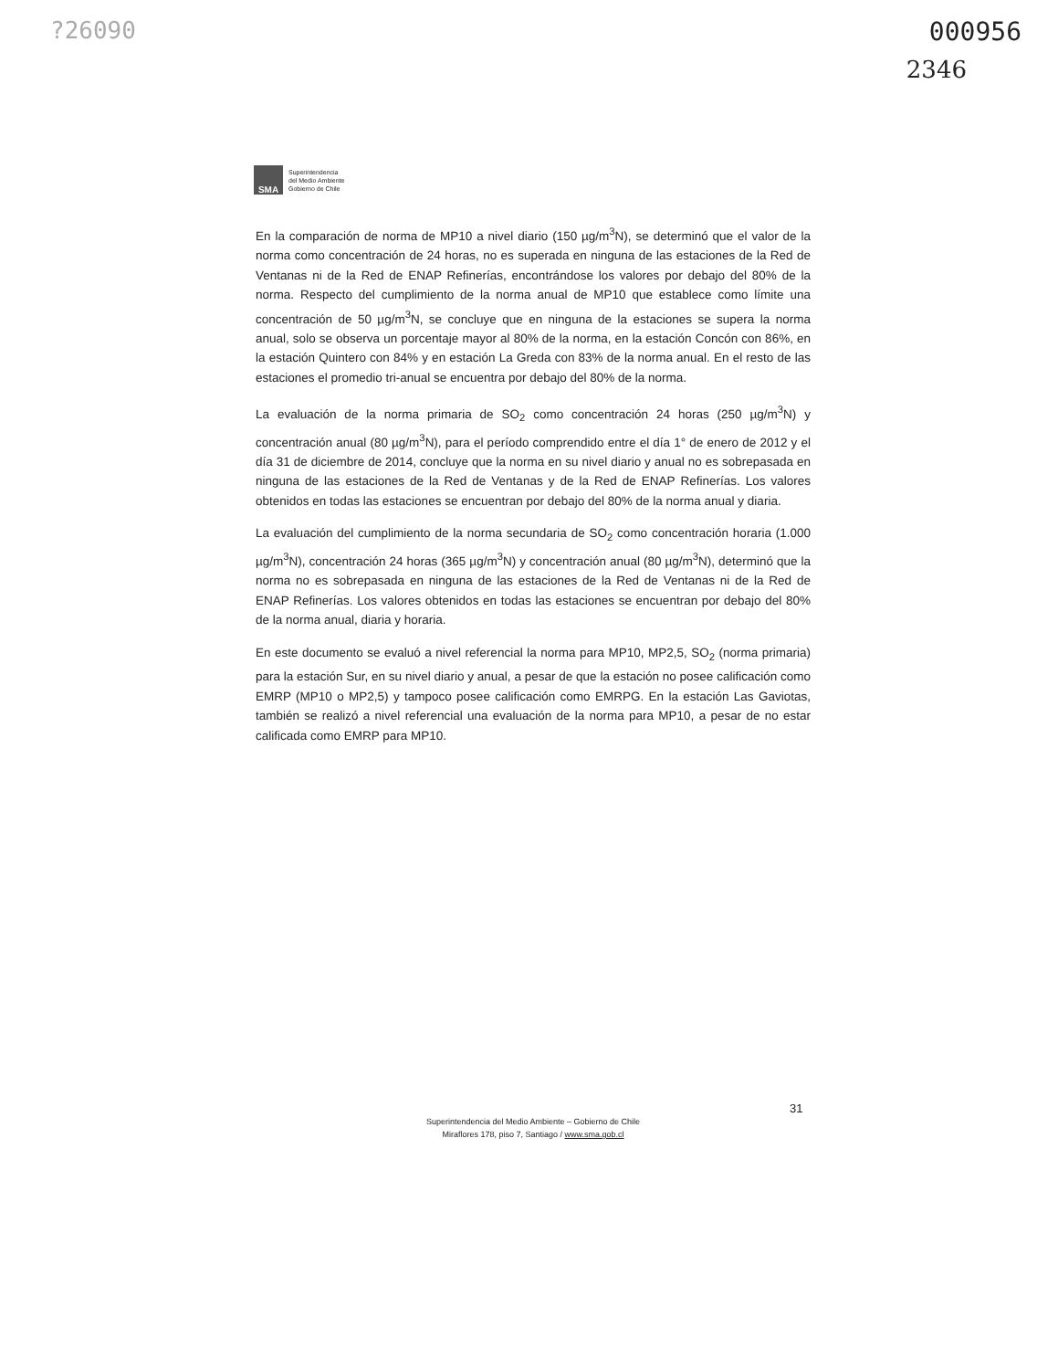?26090 000956
2346
SMA
Superintendencia
del Medio Ambiente
Gobierno de Chile
En la comparación de norma de MP10 a nivel diario (150 µg/m<sup>3</sup>N), se determinó que el valor de la norma como concentración de 24 horas, no es superada en ninguna de las estaciones de la Red de Ventanas ni de la Red de ENAP Refinerías, encontrándose los valores por debajo del 80% de la norma. Respecto del cumplimiento de la norma anual de MP10 que establece como límite una concentración de 50 µg/m<sup>3</sup>N, se concluye que en ninguna de la estaciones se supera la norma anual, solo se observa un porcentaje mayor al 80% de la norma, en la estación Concón con 86%, en la estación Quintero con 84% y en estación La Greda con 83% de la norma anual. En el resto de las estaciones el promedio tri-anual se encuentra por debajo del 80% de la norma.
La evaluación de la norma primaria de SO<sub>2</sub> como concentración 24 horas (250 µg/m<sup>3</sup>N) y concentración anual (80 µg/m<sup>3</sup>N), para el período comprendido entre el día 1° de enero de 2012 y el día 31 de diciembre de 2014, concluye que la norma en su nivel diario y anual no es sobrepasada en ninguna de las estaciones de la Red de Ventanas y de la Red de ENAP Refinerías. Los valores obtenidos en todas las estaciones se encuentran por debajo del 80% de la norma anual y diaria.
La evaluación del cumplimiento de la norma secundaria de SO<sub>2</sub> como concentración horaria (1.000 µg/m<sup>3</sup>N), concentración 24 horas (365 µg/m<sup>3</sup>N) y concentración anual (80 µg/m<sup>3</sup>N), determinó que la norma no es sobrepasada en ninguna de las estaciones de la Red de Ventanas ni de la Red de ENAP Refinerías. Los valores obtenidos en todas las estaciones se encuentran por debajo del 80% de la norma anual, diaria y horaria.
En este documento se evaluó a nivel referencial la norma para MP10, MP2,5, SO<sub>2</sub> (norma primaria) para la estación Sur, en su nivel diario y anual, a pesar de que la estación no posee calificación como EMRP (MP10 o MP2,5) y tampoco posee calificación como EMRPG. En la estación Las Gaviotas, también se realizó a nivel referencial una evaluación de la norma para MP10, a pesar de no estar calificada como EMRP para MP10.
31
Superintendencia del Medio Ambiente – Gobierno de Chile
Miraflores 178, piso 7, Santiago / www.sma.gob.cl